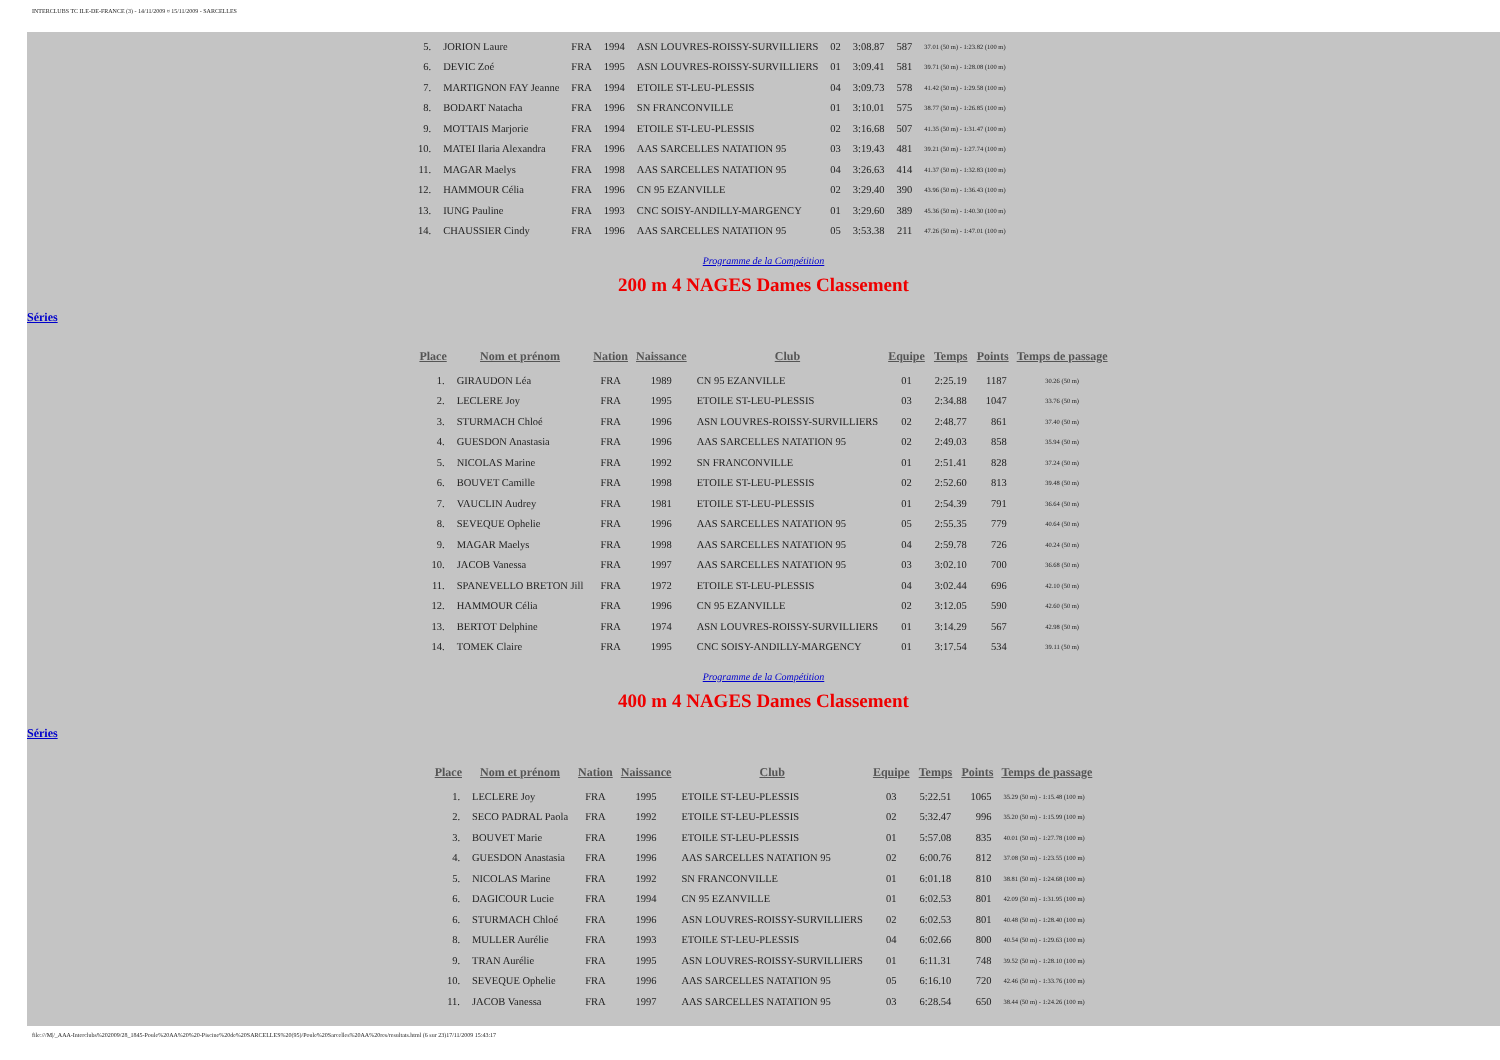INTERCLUBS TC ILE-DE-FRANCE (3) - 14/11/2009 ¤ 15/11/2009 - SARCELLES
| 5. | JORION Laure | FRA | 1994 | ASN LOUVRES-ROISSY-SURVILLIERS | 02 | 3:08.87 | 587 | 37.01 (50 m) - 1:23.82 (100 m) |
| 6. | DEVIC Zoé | FRA | 1995 | ASN LOUVRES-ROISSY-SURVILLIERS | 01 | 3:09.41 | 581 | 39.71 (50 m) - 1:28.08 (100 m) |
| 7. | MARTIGNON FAY Jeanne | FRA | 1994 | ETOILE ST-LEU-PLESSIS | 04 | 3:09.73 | 578 | 41.42 (50 m) - 1:29.58 (100 m) |
| 8. | BODART Natacha | FRA | 1996 | SN FRANCONVILLE | 01 | 3:10.01 | 575 | 38.77 (50 m) - 1:26.85 (100 m) |
| 9. | MOTTAIS Marjorie | FRA | 1994 | ETOILE ST-LEU-PLESSIS | 02 | 3:16.68 | 507 | 41.35 (50 m) - 1:31.47 (100 m) |
| 10. | MATEI Ilaria Alexandra | FRA | 1996 | AAS SARCELLES NATATION 95 | 03 | 3:19.43 | 481 | 39.21 (50 m) - 1:27.74 (100 m) |
| 11. | MAGAR Maelys | FRA | 1998 | AAS SARCELLES NATATION 95 | 04 | 3:26.63 | 414 | 41.37 (50 m) - 1:32.83 (100 m) |
| 12. | HAMMOUR Célia | FRA | 1996 | CN 95 EZANVILLE | 02 | 3:29.40 | 390 | 43.96 (50 m) - 1:36.43 (100 m) |
| 13. | IUNG Pauline | FRA | 1993 | CNC SOISY-ANDILLY-MARGENCY | 01 | 3:29.60 | 389 | 45.36 (50 m) - 1:40.30 (100 m) |
| 14. | CHAUSSIER Cindy | FRA | 1996 | AAS SARCELLES NATATION 95 | 05 | 3:53.38 | 211 | 47.26 (50 m) - 1:47.01 (100 m) |
Programme de la Compétition
200 m 4 NAGES Dames Classement
Séries
| Place | Nom et prénom | Nation | Naissance | Club | Equipe | Temps | Points | Temps de passage |
| --- | --- | --- | --- | --- | --- | --- | --- | --- |
| 1. | GIRAUDON Léa | FRA | 1989 | CN 95 EZANVILLE | 01 | 2:25.19 | 1187 | 30.26 (50 m) |
| 2. | LECLERE Joy | FRA | 1995 | ETOILE ST-LEU-PLESSIS | 03 | 2:34.88 | 1047 | 33.76 (50 m) |
| 3. | STURMACH Chloé | FRA | 1996 | ASN LOUVRES-ROISSY-SURVILLIERS | 02 | 2:48.77 | 861 | 37.40 (50 m) |
| 4. | GUESDON Anastasia | FRA | 1996 | AAS SARCELLES NATATION 95 | 02 | 2:49.03 | 858 | 35.94 (50 m) |
| 5. | NICOLAS Marine | FRA | 1992 | SN FRANCONVILLE | 01 | 2:51.41 | 828 | 37.24 (50 m) |
| 6. | BOUVET Camille | FRA | 1998 | ETOILE ST-LEU-PLESSIS | 02 | 2:52.60 | 813 | 39.48 (50 m) |
| 7. | VAUCLIN Audrey | FRA | 1981 | ETOILE ST-LEU-PLESSIS | 01 | 2:54.39 | 791 | 36.64 (50 m) |
| 8. | SEVEQUE Ophelie | FRA | 1996 | AAS SARCELLES NATATION 95 | 05 | 2:55.35 | 779 | 40.64 (50 m) |
| 9. | MAGAR Maelys | FRA | 1998 | AAS SARCELLES NATATION 95 | 04 | 2:59.78 | 726 | 40.24 (50 m) |
| 10. | JACOB Vanessa | FRA | 1997 | AAS SARCELLES NATATION 95 | 03 | 3:02.10 | 700 | 36.68 (50 m) |
| 11. | SPANEVELLO BRETON Jill | FRA | 1972 | ETOILE ST-LEU-PLESSIS | 04 | 3:02.44 | 696 | 42.10 (50 m) |
| 12. | HAMMOUR Célia | FRA | 1996 | CN 95 EZANVILLE | 02 | 3:12.05 | 590 | 42.60 (50 m) |
| 13. | BERTOT Delphine | FRA | 1974 | ASN LOUVRES-ROISSY-SURVILLIERS | 01 | 3:14.29 | 567 | 42.98 (50 m) |
| 14. | TOMEK Claire | FRA | 1995 | CNC SOISY-ANDILLY-MARGENCY | 01 | 3:17.54 | 534 | 39.11 (50 m) |
Programme de la Compétition
400 m 4 NAGES Dames Classement
Séries
| Place | Nom et prénom | Nation | Naissance | Club | Equipe | Temps | Points | Temps de passage |
| --- | --- | --- | --- | --- | --- | --- | --- | --- |
| 1. | LECLERE Joy | FRA | 1995 | ETOILE ST-LEU-PLESSIS | 03 | 5:22.51 | 1065 | 35.29 (50 m) - 1:15.48 (100 m) |
| 2. | SECO PADRAL Paola | FRA | 1992 | ETOILE ST-LEU-PLESSIS | 02 | 5:32.47 | 996 | 35.20 (50 m) - 1:15.99 (100 m) |
| 3. | BOUVET Marie | FRA | 1996 | ETOILE ST-LEU-PLESSIS | 01 | 5:57.08 | 835 | 40.01 (50 m) - 1:27.78 (100 m) |
| 4. | GUESDON Anastasia | FRA | 1996 | AAS SARCELLES NATATION 95 | 02 | 6:00.76 | 812 | 37.08 (50 m) - 1:23.55 (100 m) |
| 5. | NICOLAS Marine | FRA | 1992 | SN FRANCONVILLE | 01 | 6:01.18 | 810 | 38.81 (50 m) - 1:24.68 (100 m) |
| 6. | DAGICOUR Lucie | FRA | 1994 | CN 95 EZANVILLE | 01 | 6:02.53 | 801 | 42.09 (50 m) - 1:31.95 (100 m) |
| 6. | STURMACH Chloé | FRA | 1996 | ASN LOUVRES-ROISSY-SURVILLIERS | 02 | 6:02.53 | 801 | 40.48 (50 m) - 1:28.40 (100 m) |
| 8. | MULLER Aurélie | FRA | 1993 | ETOILE ST-LEU-PLESSIS | 04 | 6:02.66 | 800 | 40.54 (50 m) - 1:29.63 (100 m) |
| 9. | TRAN Aurélie | FRA | 1995 | ASN LOUVRES-ROISSY-SURVILLIERS | 01 | 6:11.31 | 748 | 39.52 (50 m) - 1:28.10 (100 m) |
| 10. | SEVEQUE Ophelie | FRA | 1996 | AAS SARCELLES NATATION 95 | 05 | 6:16.10 | 720 | 42.46 (50 m) - 1:33.76 (100 m) |
| 11. | JACOB Vanessa | FRA | 1997 | AAS SARCELLES NATATION 95 | 03 | 6:28.54 | 650 | 38.44 (50 m) - 1:24.26 (100 m) |
file:///M|/_AAA-Interclubs%202009/28_1845-Poule%20AA%20%20-Piscine%20de%20SARCELLES%20(95)/Poule%20Sarcelles%20AA%20res/resultats.html (6 sur 23)17/11/2009 15:43:17